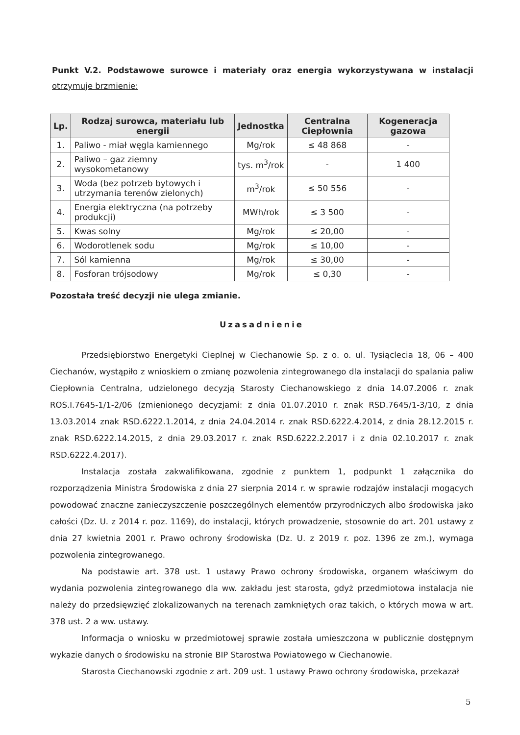Punkt V.2. Podstawowe surowce i materiały oraz energia wykorzystywana w instalacji otrzymuje brzmienie:
| Lp. | Rodzaj surowca, materiału lub energii | Jednostka | Centralna Ciepłownia | Kogeneracja gazowa |
| --- | --- | --- | --- | --- |
| 1. | Paliwo - miał węgla kamiennego | Mg/rok | ≤ 48 868 | - |
| 2. | Paliwo – gaz ziemny wysokometanowy | tys. m<sup>3</sup>/rok | - | 1 400 |
| 3. | Woda (bez potrzeb bytowych i utrzymania terenów zielonych) | m<sup>3</sup>/rok | ≤ 50 556 | - |
| 4. | Energia elektryczna (na potrzeby produkcji) | MWh/rok | ≤ 3 500 | - |
| 5. | Kwas solny | Mg/rok | ≤ 20,00 | - |
| 6. | Wodorotlenek sodu | Mg/rok | ≤ 10,00 | - |
| 7. | Sól kamienna | Mg/rok | ≤ 30,00 | - |
| 8. | Fosforan trójsodowy | Mg/rok | ≤ 0,30 | - |
Pozostała treść decyzji nie ulega zmianie.
Uzasadnienie
Przedsiębiorstwo Energetyki Cieplnej w Ciechanowie Sp. z o. o. ul. Tysiąclecia 18, 06 – 400 Ciechanów, wystąpiło z wnioskiem o zmianę pozwolenia zintegrowanego dla instalacji do spalania paliw Ciepłownia Centralna, udzielonego decyzją Starosty Ciechanowskiego z dnia 14.07.2006 r. znak ROS.I.7645-1/1-2/06 (zmienionego decyzjami: z dnia 01.07.2010 r. znak RSD.7645/1-3/10, z dnia 13.03.2014 znak RSD.6222.1.2014, z dnia 24.04.2014 r. znak RSD.6222.4.2014, z dnia 28.12.2015 r. znak RSD.6222.14.2015, z dnia 29.03.2017 r. znak RSD.6222.2.2017 i z dnia 02.10.2017 r. znak RSD.6222.4.2017).
Instalacja została zakwalifikowana, zgodnie z punktem 1, podpunkt 1 załącznika do rozporządzenia Ministra Środowiska z dnia 27 sierpnia 2014 r. w sprawie rodzajów instalacji mogących powodować znaczne zanieczyszczenie poszczególnych elementów przyrodniczych albo środowiska jako całości (Dz. U. z 2014 r. poz. 1169), do instalacji, których prowadzenie, stosownie do art. 201 ustawy z dnia 27 kwietnia 2001 r. Prawo ochrony środowiska (Dz. U. z 2019 r. poz. 1396 ze zm.), wymaga pozwolenia zintegrowanego.
Na podstawie art. 378 ust. 1 ustawy Prawo ochrony środowiska, organem właściwym do wydania pozwolenia zintegrowanego dla ww. zakładu jest starosta, gdyż przedmiotowa instalacja nie należy do przedsięwzięć zlokalizowanych na terenach zamkniętych oraz takich, o których mowa w art. 378 ust. 2 a ww. ustawy.
Informacja o wniosku w przedmiotowej sprawie została umieszczona w publicznie dostępnym wykazie danych o środowisku na stronie BIP Starostwa Powiatowego w Ciechanowie.
Starosta Ciechanowski zgodnie z art. 209 ust. 1 ustawy Prawo ochrony środowiska, przekazał
5